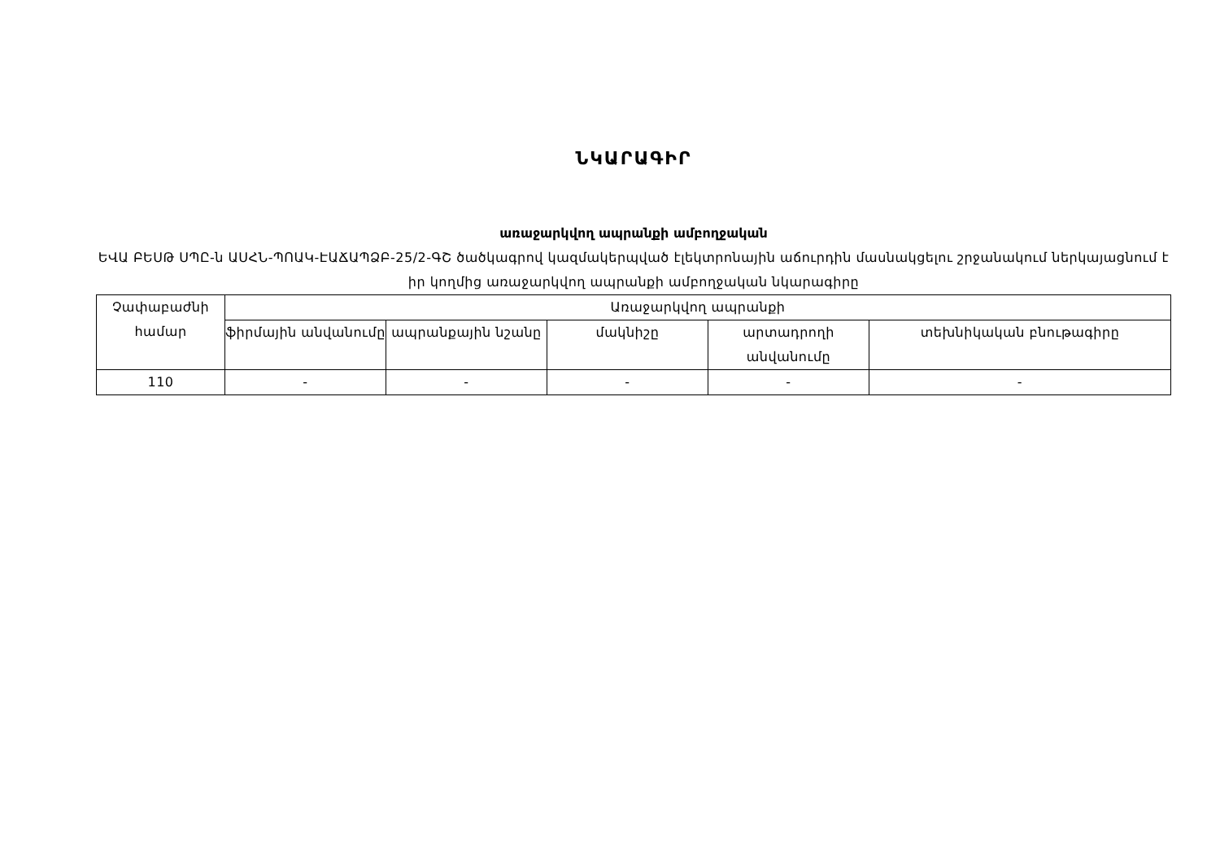ՆԿԱՐԱԳԻՐ
առաջարկվող ապրանքի ամբողջական
ԵՎԱ ԲԵՍԹ ՍՊԸ-ն ԱՍՀՆ-ՊՈԱԿ-ԷԱՃԱՊՁԲ-25/2-ԳՇ ծածկագրով կազմակերպված էլեկտրոնային աճուրդին մասնակցելու շրջանակում ներկայացնում է իր կողմից առաջարկվող ապրանքի ամբողջական նկարագիրը
| Չափաբաժնի համար | Առաջարկվող ապրանքի | | | | |
| --- | --- | --- | --- | --- | --- |
| | ֆիրմային անվանումը | ապրանքային նշանը | մակնիշը | արտադրողի անվանումը | տեխնիկական բնութագիրը |
| 110 | - | - | - | - | - |